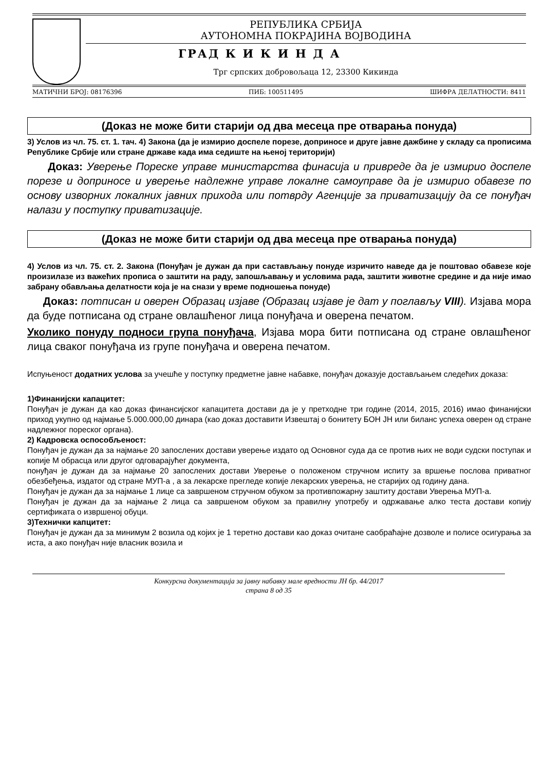РЕПУБЛИКА СРБИЈА
АУТОНОМНА ПОКРАЈИНА ВОЈВОДИНА
ГРАД К И К И Н Д А
Трг српских добровољаца 12, 23300 Кикинда
МАТИЧНИ БРОЈ: 08176396 ПИБ: 100511495 ШИФРА ДЕЛАТНОСТИ: 8411
(Доказ не може бити старији од два месеца пре отварања понуда)
3) Услов из чл. 75. ст. 1. тач. 4) Закона (да је измирио доспеле порезе, доприносе и друге јавне дажбине у складу са прописима Републике Србије или стране државе када има седиште на њеној територији)
Доказ: Уверење Пореске управе министарства финасија и привреде да је измирио доспеле порезе и доприносе и уверење надлежне управе локалне самоуправе да је измирио обавезе по основу изворних локалних јавних прихода или потврду Агенције за приватизацију да се понуђач налази у поступку приватизације.
(Доказ не може бити старији од два месеца пре отварања понуда)
4) Услов из чл. 75. ст. 2. Закона (Понуђач је дужан да при састављању понуде изричито наведе да је поштовао обавезе које произилазе из важећих прописа о заштити на раду, запошљавању и условима рада, заштити животне средине и да није имао забрану обављања делатности која је на снази у време подношења понуде)
Доказ: потписан и оверен Образац изјаве (Образац изјаве је дат у поглављу VIII). Изјава мора да буде потписана од стране овлашћеног лица понуђача и оверена печатом.
Уколико понуду подноси група понуђача, Изјава мора бити потписана од стране овлашћеног лица сваког понуђача из групе понуђача и оверена печатом.
Испуњеност додатних услова за учешће у поступку предметне јавне набавке, понуђач доказује достављањем следећих доказа:
1)Финанијски капацитет:
Понуђач је дужан да као доказ финансијског капацитета достави да је у претходне три године (2014, 2015, 2016) имао финанијски приход укупно од најмање 5.000.000,00 динара (као доказ доставити Извештај о бонитету БОН ЈН или биланс успеха оверен од стране надлежног пореског органа).
2) Кадровска оспособљеност:
Понуђач је дужан да за најмање 20 запослених достави уверење издато од Основног суда да се против њих не води судски поступак и копије М обрасца или другог одговарајућег документа,
понуђач је дужан да за најмање 20 запослених достави Уверење о положеном стручном испиту за вршење послова приватног обезбеђења, издатог од стране МУП-а , а за лекарске прегледе копије лекарских уверења, не старијих од годину дана.
Понуђач је дужан да за најмање 1 лице са завршеном стручном обуком за противпожарну заштиту достави Уверења МУП-а.
Понуђач је дужан да за најмање 2 лица са завршеном обуком за правилну употребу и одржавање алко теста достави копију сертификата о извршеној обуци.
3)Технички капцитет:
Понуђач је дужан да за минимум 2 возила од којих је 1 теретно достави као доказ очитане саобраћајне дозволе и полисе осигурања за иста, а ако понуђач није власник возила и
Конкурсна документација за јавну набавку мале вредности ЈН бр. 44/2017
страна 8 од 35